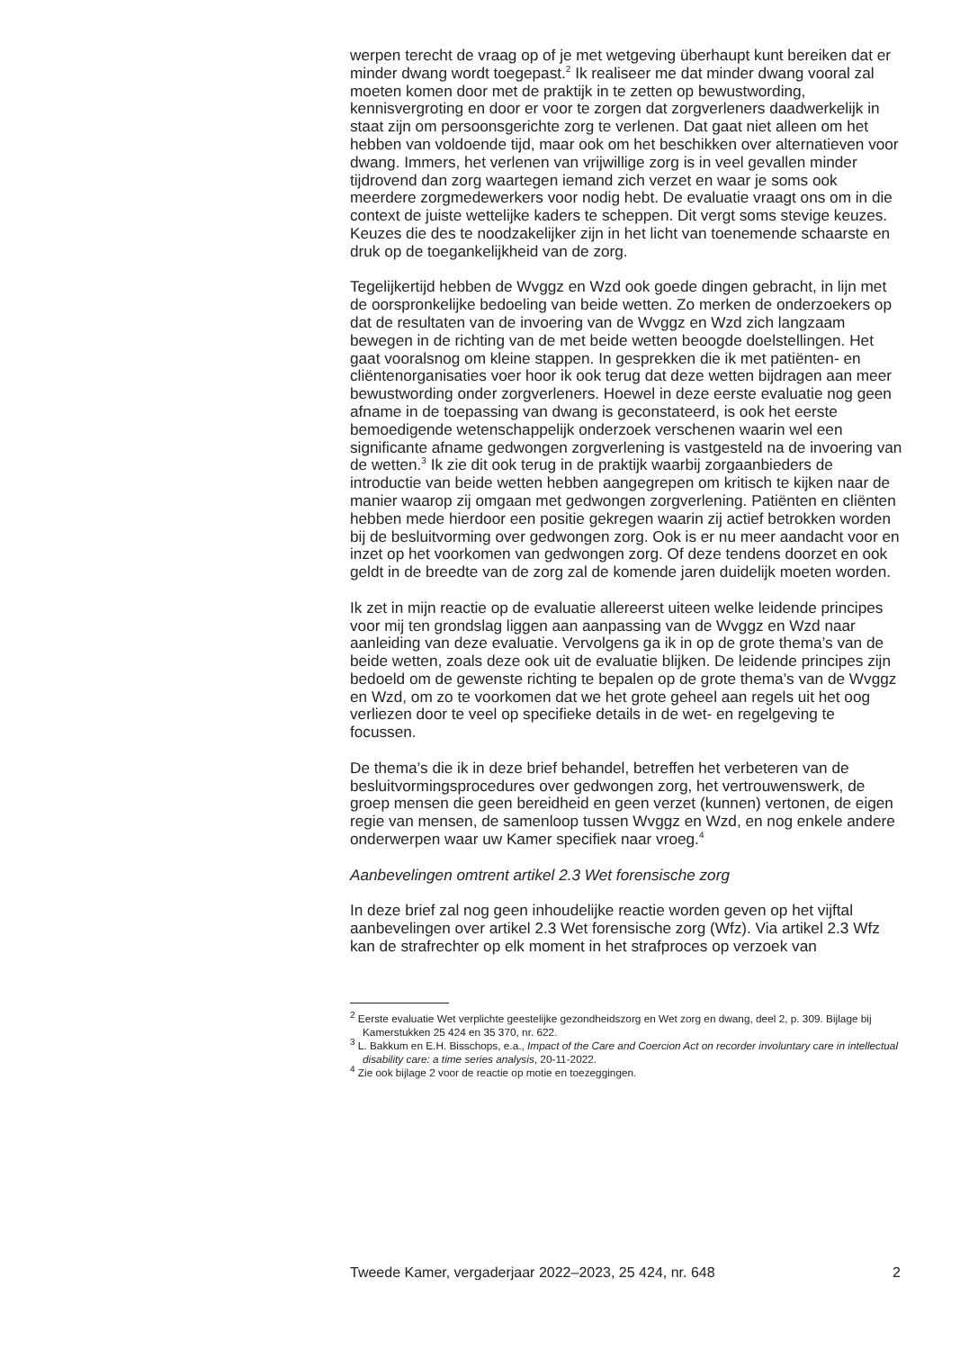werpen terecht de vraag op of je met wetgeving überhaupt kunt bereiken dat er minder dwang wordt toegepast.<sup>2</sup> Ik realiseer me dat minder dwang vooral zal moeten komen door met de praktijk in te zetten op bewustwording, kennisvergroting en door er voor te zorgen dat zorgverleners daadwerkelijk in staat zijn om persoonsgerichte zorg te verlenen. Dat gaat niet alleen om het hebben van voldoende tijd, maar ook om het beschikken over alternatieven voor dwang. Immers, het verlenen van vrijwillige zorg is in veel gevallen minder tijdrovend dan zorg waartegen iemand zich verzet en waar je soms ook meerdere zorgmedewerkers voor nodig hebt. De evaluatie vraagt ons om in die context de juiste wettelijke kaders te scheppen. Dit vergt soms stevige keuzes. Keuzes die des te noodzakelijker zijn in het licht van toenemende schaarste en druk op de toegankelijkheid van de zorg.
Tegelijkertijd hebben de Wvggz en Wzd ook goede dingen gebracht, in lijn met de oorspronkelijke bedoeling van beide wetten. Zo merken de onderzoekers op dat de resultaten van de invoering van de Wvggz en Wzd zich langzaam bewegen in de richting van de met beide wetten beoogde doelstellingen. Het gaat vooralsnog om kleine stappen. In gesprekken die ik met patiënten- en cliëntenorganisaties voer hoor ik ook terug dat deze wetten bijdragen aan meer bewustwording onder zorgverleners. Hoewel in deze eerste evaluatie nog geen afname in de toepassing van dwang is geconstateerd, is ook het eerste bemoedigende wetenschappelijk onderzoek verschenen waarin wel een significante afname gedwongen zorgverlening is vastgesteld na de invoering van de wetten.<sup>3</sup> Ik zie dit ook terug in de praktijk waarbij zorgaanbieders de introductie van beide wetten hebben aangegrepen om kritisch te kijken naar de manier waarop zij omgaan met gedwongen zorgverlening. Patiënten en cliënten hebben mede hierdoor een positie gekregen waarin zij actief betrokken worden bij de besluitvorming over gedwongen zorg. Ook is er nu meer aandacht voor en inzet op het voorkomen van gedwongen zorg. Of deze tendens doorzet en ook geldt in de breedte van de zorg zal de komende jaren duidelijk moeten worden.
Ik zet in mijn reactie op de evaluatie allereerst uiteen welke leidende principes voor mij ten grondslag liggen aan aanpassing van de Wvggz en Wzd naar aanleiding van deze evaluatie. Vervolgens ga ik in op de grote thema’s van de beide wetten, zoals deze ook uit de evaluatie blijken. De leidende principes zijn bedoeld om de gewenste richting te bepalen op de grote thema’s van de Wvggz en Wzd, om zo te voorkomen dat we het grote geheel aan regels uit het oog verliezen door te veel op specifieke details in de wet- en regelgeving te focussen.
De thema’s die ik in deze brief behandel, betreffen het verbeteren van de besluitvormingsprocedures over gedwongen zorg, het vertrouwenswerk, de groep mensen die geen bereidheid en geen verzet (kunnen) vertonen, de eigen regie van mensen, de samenloop tussen Wvggz en Wzd, en nog enkele andere onderwerpen waar uw Kamer specifiek naar vroeg.<sup>4</sup>
Aanbevelingen omtrent artikel 2.3 Wet forensische zorg
In deze brief zal nog geen inhoudelijke reactie worden geven op het vijftal aanbevelingen over artikel 2.3 Wet forensische zorg (Wfz). Via artikel 2.3 Wfz kan de strafrechter op elk moment in het strafproces op verzoek van
<sup>2</sup> Eerste evaluatie Wet verplichte geestelijke gezondheidszorg en Wet zorg en dwang, deel 2, p. 309. Bijlage bij Kamerstukken 25 424 en 35 370, nr. 622.
<sup>3</sup> L. Bakkum en E.H. Bisschops, e.a., Impact of the Care and Coercion Act on recorder involuntary care in intellectual disability care: a time series analysis, 20-11-2022.
<sup>4</sup> Zie ook bijlage 2 voor de reactie op motie en toezeggingen.
Tweede Kamer, vergaderjaar 2022–2023, 25 424, nr. 648 2